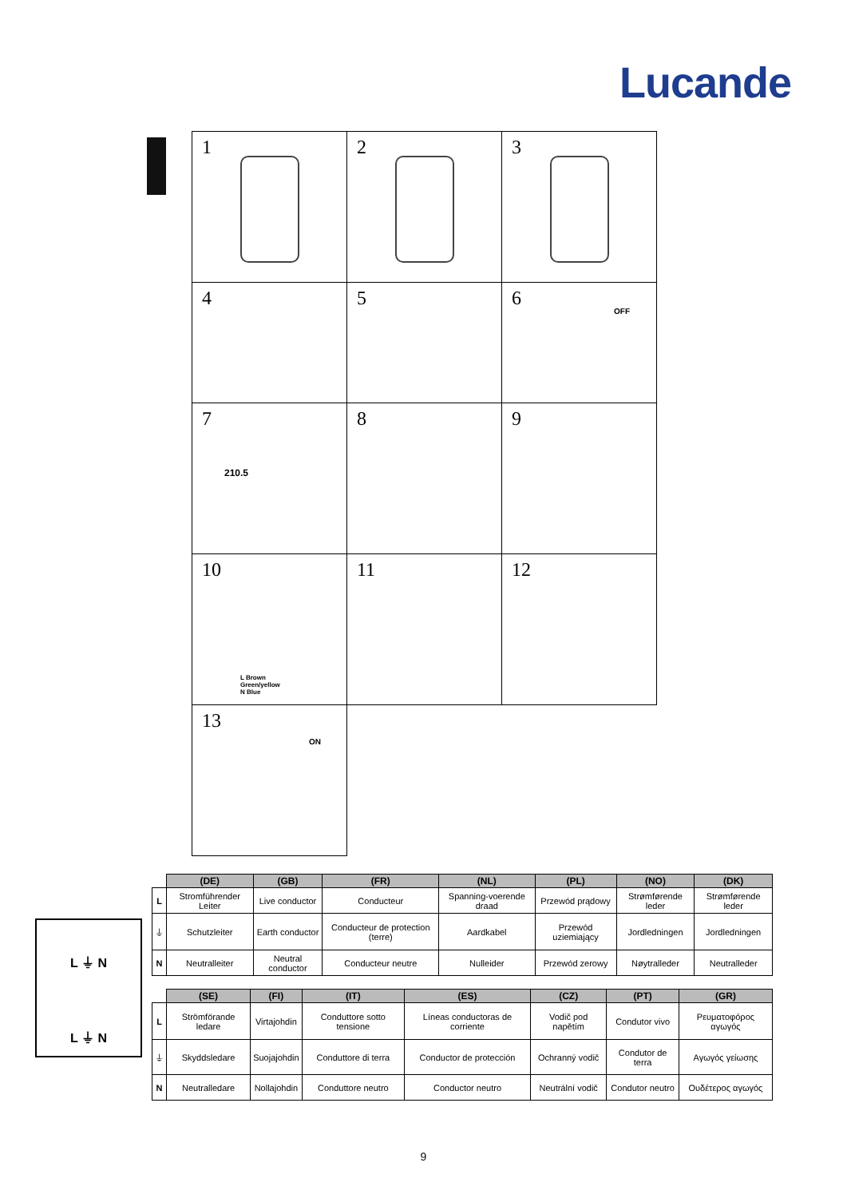Lucande
1
2
3
4
5
6
OFF
7
210.5
8
9
10
L Brown
Green/yellow
N Blue
11
12
13
ON
L ⏚ N
L ⏚ N
| | (DE) | (GB) | (FR) | (NL) | (PL) | (NO) | (DK) |
| --- | --- | --- | --- | --- | --- | --- | --- |
| L | Stromführender Leiter | Live conductor | Conducteur | Spanning-voerende draad | Przewód prądowy | Strømførende leder | Strømførende leder |
| ⏚ | Schutzleiter | Earth conductor | Conducteur de protection (terre) | Aardkabel | Przewód uziemiający | Jordledningen | Jordledningen |
| N | Neutralleiter | Neutral conductor | Conducteur neutre | Nulleider | Przewód zerowy | Nøytralleder | Neutralleder |
| | (SE) | (FI) | (IT) | (ES) | (CZ) | (PT) | (GR) |
| --- | --- | --- | --- | --- | --- | --- | --- |
| L | Strömförande ledare | Virtajohdin | Conduttore sotto tensione | Líneas conductoras de corriente | Vodič pod napětím | Condutor vivo | Ρευματοφόρος αγωγός |
| ⏚ | Skyddsledare | Suojajohdin | Conduttore di terra | Conductor de protección | Ochranný vodič | Condutor de terra | Αγωγός γείωσης |
| N | Neutralledare | Nollajohdin | Conduttore neutro | Conductor neutro | Neutrální vodič | Condutor neutro | Ουδέτερος αγωγός |
9